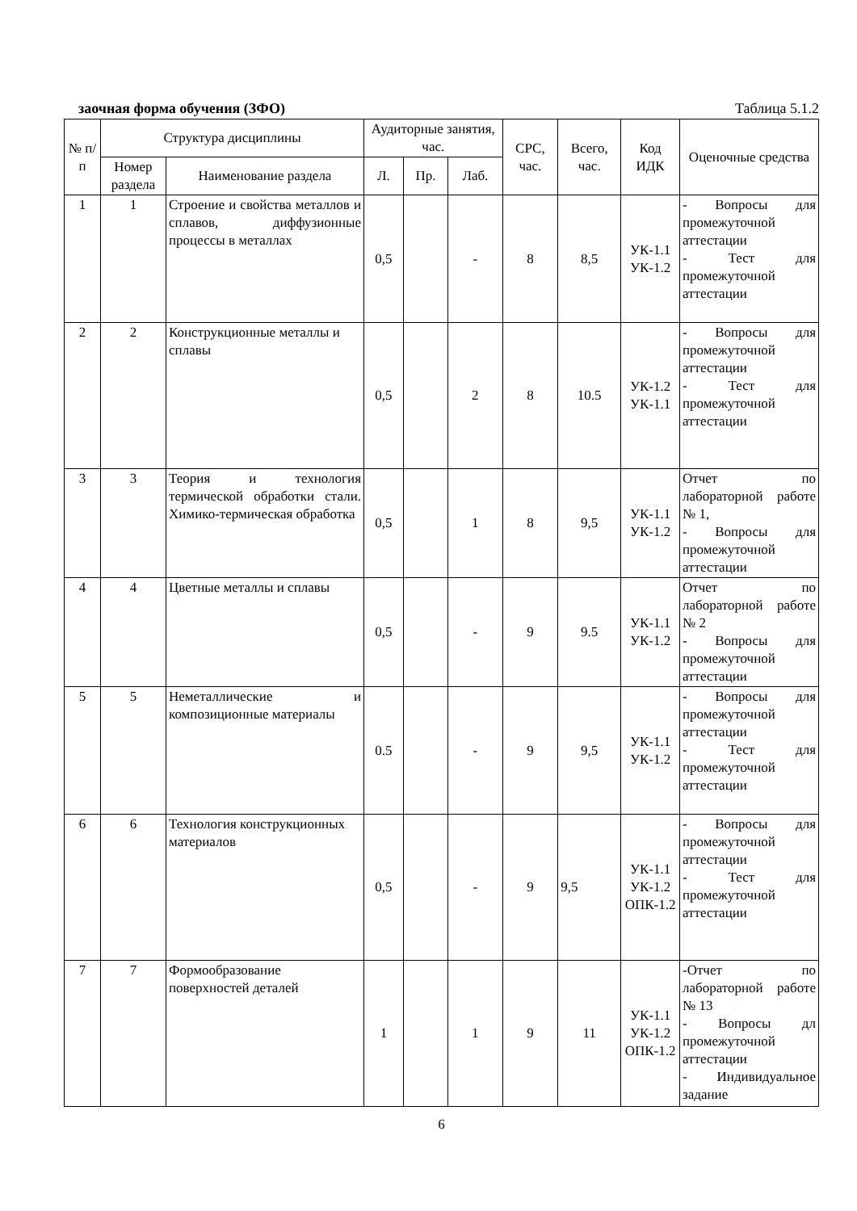заочная форма обучения (ЗФО) Таблица 5.1.2
| № п/п | Структура дисциплины | | Аудиторные занятия, час. | | | СРС, час. | Всего, час. | Код ИДК | Оценочные средства |
| --- | --- | --- | --- | --- | --- | --- | --- | --- | --- |
| | Номер раздела | Наименование раздела | Л. | Пр. | Лаб. | | | | |
| 1 | 1 | Строение и свойства металлов и сплавов, диффузионные процессы в металлах | 0,5 | | - | 8 | 8,5 | УК-1.1 УК-1.2 | - Вопросы для промежуточной аттестации - Тест для промежуточной аттестации |
| 2 | 2 | Конструкционные металлы и сплавы | 0,5 | | 2 | 8 | 10.5 | УК-1.2 УК-1.1 | - Вопросы для промежуточной аттестации - Тест для промежуточной аттестации |
| 3 | 3 | Теория и технология термической обработки стали. Химико-термическая обработка | 0,5 | | 1 | 8 | 9,5 | УК-1.1 УК-1.2 | Отчет по лабораторной работе № 1, - Вопросы для промежуточной аттестации |
| 4 | 4 | Цветные металлы и сплавы | 0,5 | | - | 9 | 9.5 | УК-1.1 УК-1.2 | Отчет по лабораторной работе № 2 - Вопросы для промежуточной аттестации |
| 5 | 5 | Неметаллические и композиционные материалы | 0.5 | | - | 9 | 9,5 | УК-1.1 УК-1.2 | - Вопросы для промежуточной аттестации - Тест для промежуточной аттестации |
| 6 | 6 | Технология конструкционных материалов | 0,5 | | - | 9 | 9,5 | УК-1.1 УК-1.2 ОПК-1.2 | - Вопросы для промежуточной аттестации - Тест для промежуточной аттестации |
| 7 | 7 | Формообразование поверхностей деталей | 1 | | 1 | 9 | 11 | УК-1.1 УК-1.2 ОПК-1.2 | -Отчет по лабораторной работе № 13 - Вопросы дл промежуточной аттестации - Индивидуальное задание |
6